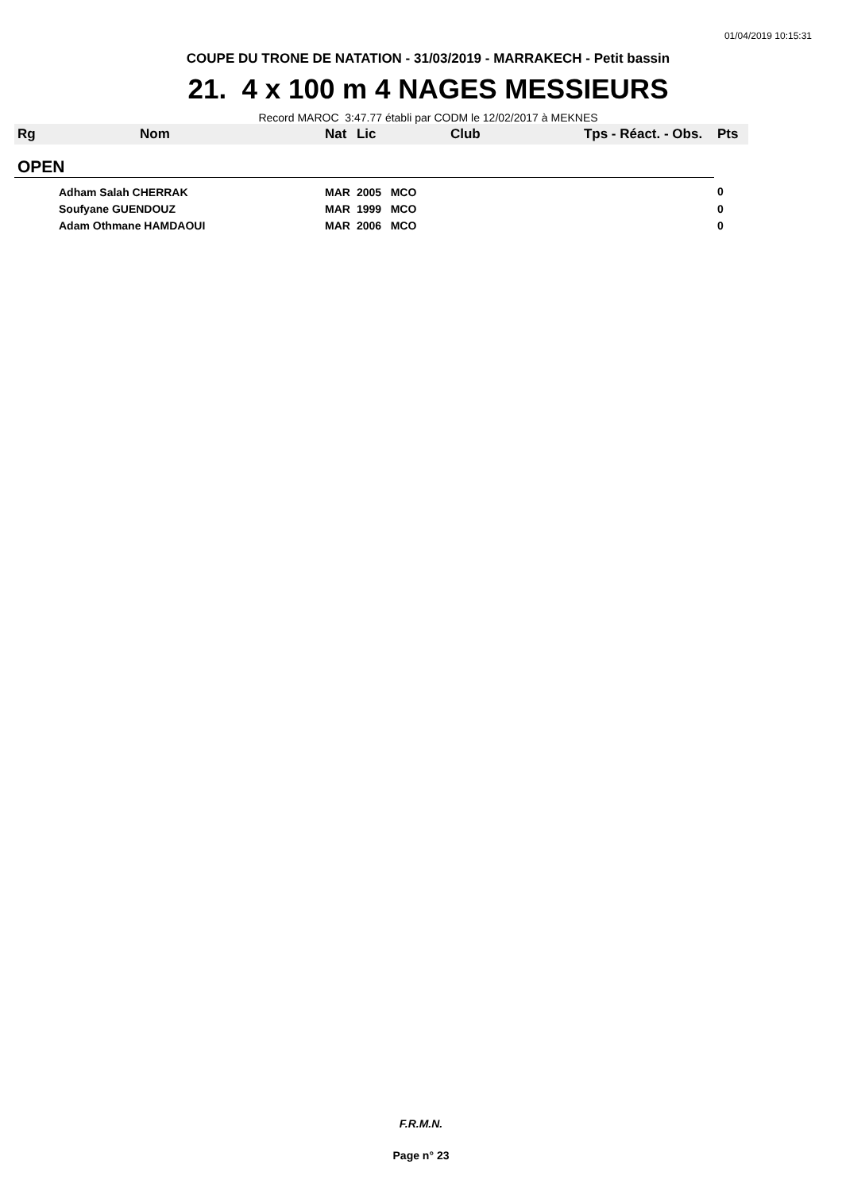01/04/2019 10:15:31
COUPE DU TRONE DE NATATION - 31/03/2019 - MARRAKECH - Petit bassin
21. 4 x 100 m 4 NAGES MESSIEURS
Record MAROC 3:47.77 établi par CODM le 12/02/2017 à MEKNES
| Rg | Nom | Nat | Lic | Club | Tps - Réact. - Obs. | Pts |
| --- | --- | --- | --- | --- | --- | --- |
| OPEN | | | | | | |
| | Adham Salah CHERRAK | MAR | 2005 MCO | | | 0 |
| | Soufyane GUENDOUZ | MAR | 1999 MCO | | | 0 |
| | Adam Othmane HAMDAOUI | MAR | 2006 MCO | | | 0 |
F.R.M.N.
Page n° 23